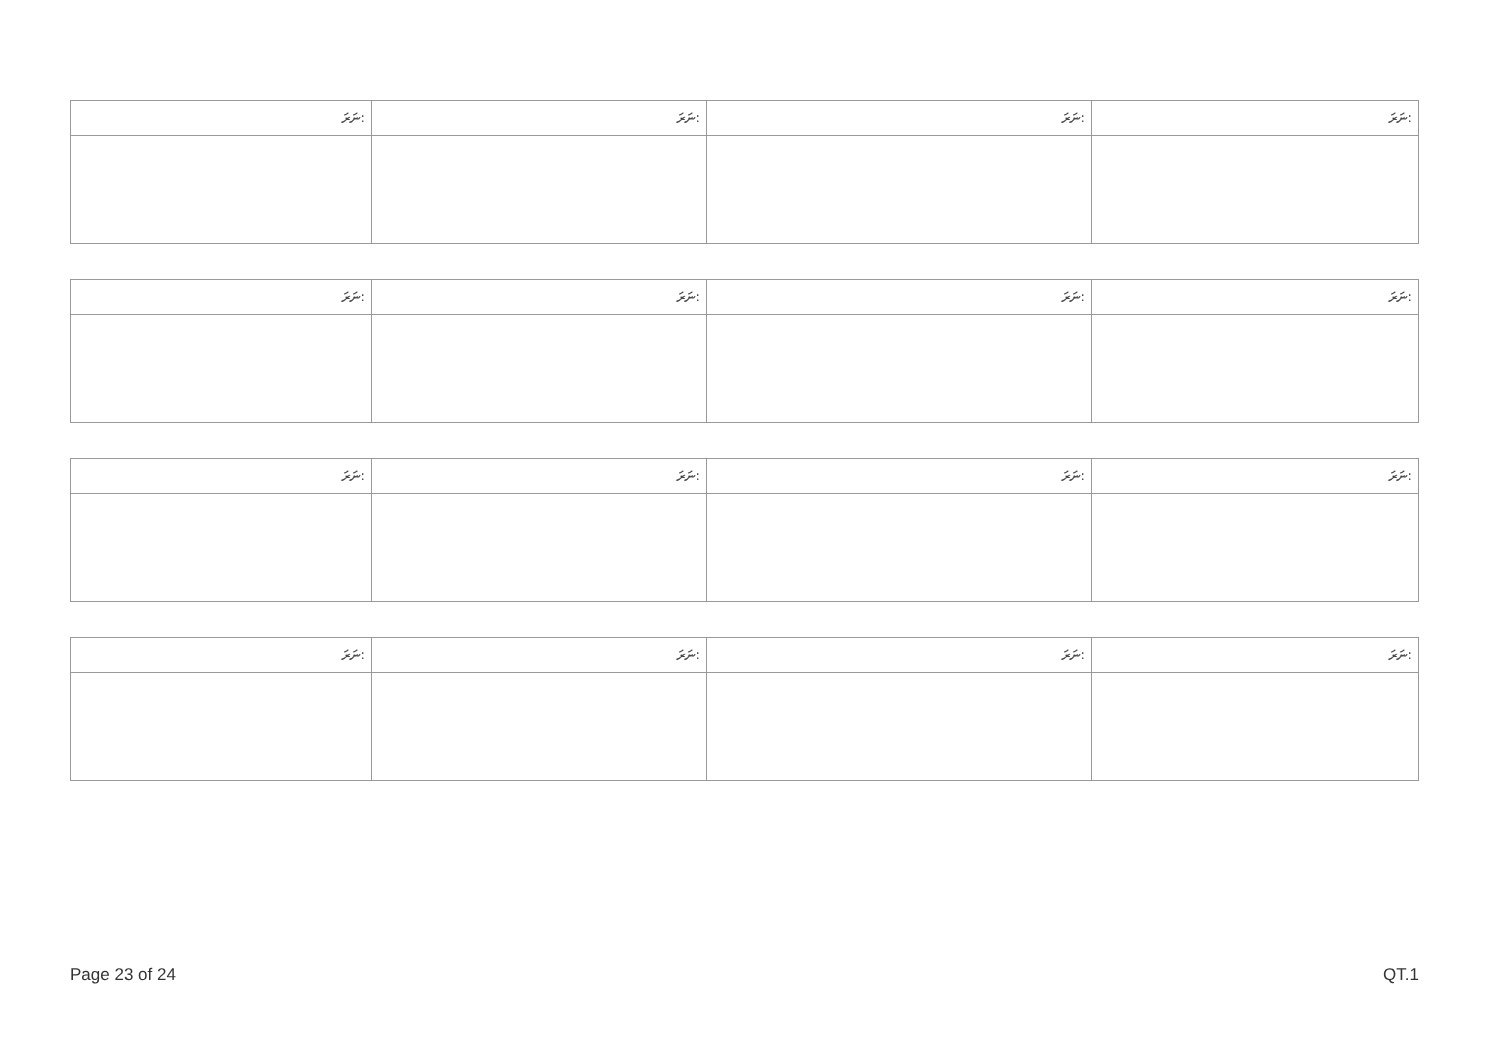| ނަރަ: | ނަރަ: | ނަރަ: | ނަރަ: |
| ނަރަ: | ނަރަ: | ނަރަ: | ނަރަ: |
| ނަރަ: | ނަރަ: | ނަރަ: | ނަރަ: |
| ނަރަ: | ނަރަ: | ނަރަ: | ނަރަ: |
Page 23 of 24 QT.1